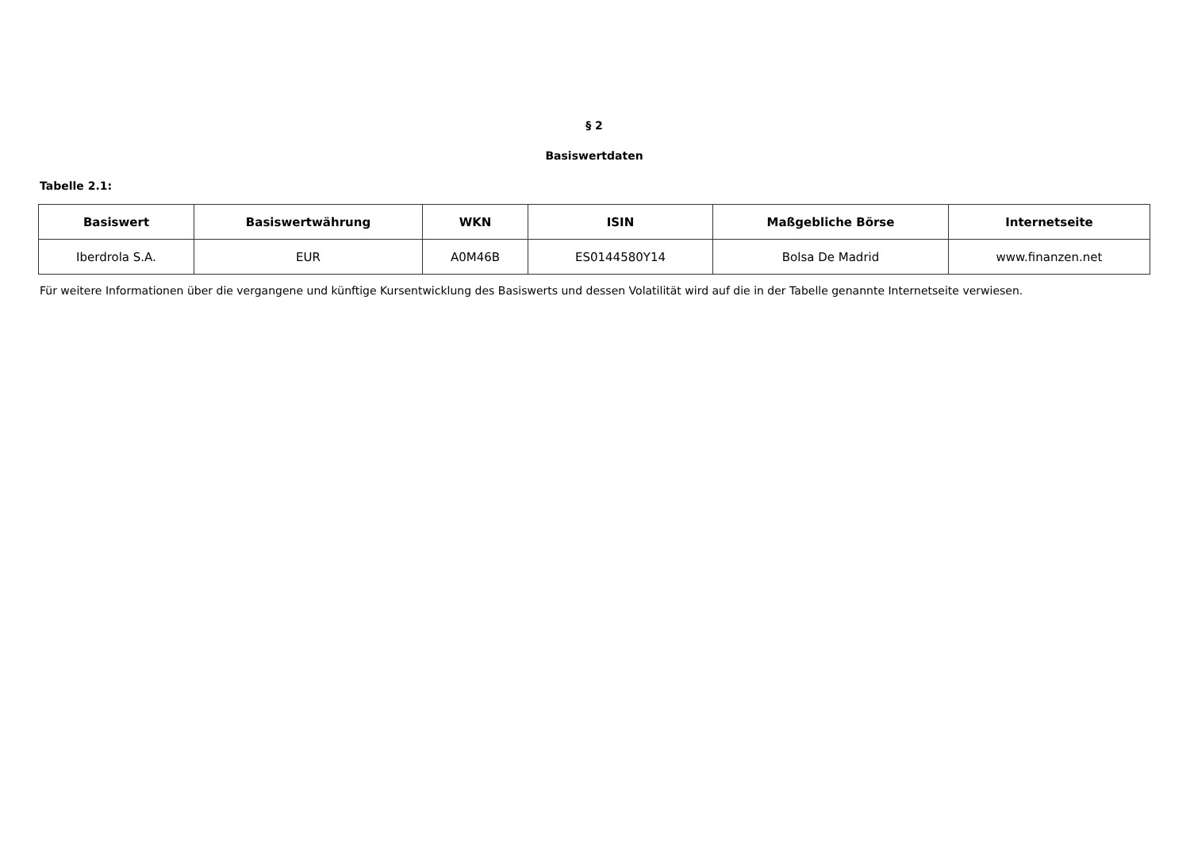§ 2
Basiswertdaten
Tabelle 2.1:
| Basiswert | Basiswertwährung | WKN | ISIN | Maßgebliche Börse | Internetseite |
| --- | --- | --- | --- | --- | --- |
| Iberdrola S.A. | EUR | A0M46B | ES0144580Y14 | Bolsa De Madrid | www.finanzen.net |
Für weitere Informationen über die vergangene und künftige Kursentwicklung des Basiswerts und dessen Volatilität wird auf die in der Tabelle genannte Internetseite verwiesen.